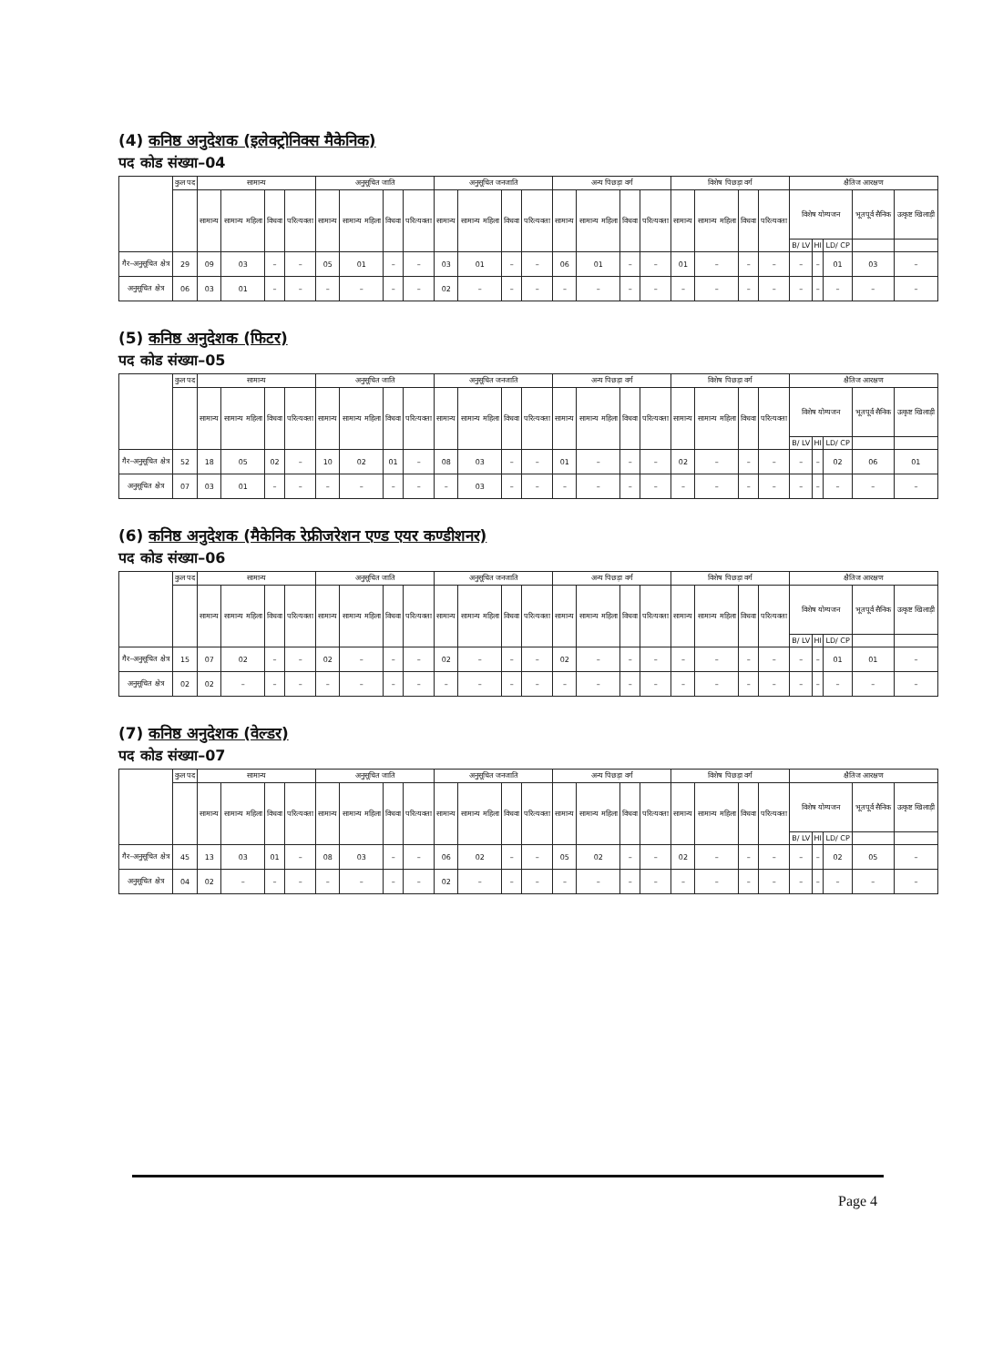(4) कनिष्ठ अनुदेशक (इलेक्ट्रोनिक्स मैकेनिक)
पद कोड संख्या–04
| | कुल पद | सामान्य | | | | अनुसूचित जाति | | | | अनुसूचित जनजाति | | | | अन्य पिछड़ा वर्ग | | | | विशेष पिछड़ा वर्ग | | | | क्षैतिज आरक्षण | | | | |
| --- | --- | --- | --- | --- | --- | --- | --- | --- | --- | --- | --- | --- | --- | --- | --- | --- | --- | --- | --- | --- | --- | --- | --- | --- | --- | --- |
| | | सामान्य | सामान्य महिला | विधवा | परित्यक्ता | सामान्य | सामान्य महिला | विधवा | परित्यक्ता | सामान्य | सामान्य महिला | विधवा | परित्यक्ता | सामान्य | सामान्य महिला | विधवा | परित्यक्ता | सामान्य | सामान्य महिला | विधवा | परित्यक्ता | विशेष योग्यजन | | | भूतपूर्व सैनिक | उत्कृष्ट खिलाड़ी |
| | | | | | | | | | | | | | | | | | | | | | | B/ LV | HI | LD/ CP | | |
| गैर–अनुसूचित क्षेत्र | 29 | 09 | 03 | – | – | 05 | 01 | – | – | 03 | 01 | – | – | 06 | 01 | – | – | 01 | – | – | – | – | – | 01 | 03 | – |
| अनुसूचित क्षेत्र | 06 | 03 | 01 | – | – | – | – | – | – | 02 | – | – | – | – | – | – | – | – | – | – | – | – | – | – | – | – |
(5) कनिष्ठ अनुदेशक (फिटर)
पद कोड संख्या–05
| | कुल पद | सामान्य | | | | अनुसूचित जाति | | | | अनुसूचित जनजाति | | | | अन्य पिछड़ा वर्ग | | | | विशेष पिछड़ा वर्ग | | | | क्षैतिज आरक्षण | | | | |
| --- | --- | --- | --- | --- | --- | --- | --- | --- | --- | --- | --- | --- | --- | --- | --- | --- | --- | --- | --- | --- | --- | --- | --- | --- | --- | --- |
| | | सामान्य | सामान्य महिला | विधवा | परित्यक्ता | सामान्य | सामान्य महिला | विधवा | परित्यक्ता | सामान्य | सामान्य महिला | विधवा | परित्यक्ता | सामान्य | सामान्य महिला | विधवा | परित्यक्ता | सामान्य | सामान्य महिला | विधवा | परित्यक्ता | विशेष योग्यजन | | | भूतपूर्व सैनिक | उत्कृष्ट खिलाड़ी |
| | | | | | | | | | | | | | | | | | | | | | | B/ LV | HI | LD/ CP | | |
| गैर–अनुसूचित क्षेत्र | 52 | 18 | 05 | 02 | – | 10 | 02 | 01 | – | 08 | 03 | – | – | 01 | – | – | – | 02 | – | – | – | – | – | 02 | 06 | 01 |
| अनुसूचित क्षेत्र | 07 | 03 | 01 | – | – | – | – | – | – | – | 03 | – | – | – | – | – | – | – | – | – | – | – | – | – | – | – |
(6) कनिष्ठ अनुदेशक (मैकेनिक रेफ्रीजरेशन एण्ड एयर कण्डीशनर)
पद कोड संख्या–06
| | कुल पद | सामान्य | | | | अनुसूचित जाति | | | | अनुसूचित जनजाति | | | | अन्य पिछड़ा वर्ग | | | | विशेष पिछड़ा वर्ग | | | | क्षैतिज आरक्षण | | | | |
| --- | --- | --- | --- | --- | --- | --- | --- | --- | --- | --- | --- | --- | --- | --- | --- | --- | --- | --- | --- | --- | --- | --- | --- | --- | --- | --- |
| | | सामान्य | सामान्य महिला | विधवा | परित्यक्ता | सामान्य | सामान्य महिला | विधवा | परित्यक्ता | सामान्य | सामान्य महिला | विधवा | परित्यक्ता | सामान्य | सामान्य महिला | विधवा | परित्यक्ता | सामान्य | सामान्य महिला | विधवा | परित्यक्ता | विशेष योग्यजन | | | भूतपूर्व सैनिक | उत्कृष्ट खिलाड़ी |
| | | | | | | | | | | | | | | | | | | | | | | B/ LV | HI | LD/ CP | | |
| गैर–अनुसूचित क्षेत्र | 15 | 07 | 02 | – | – | 02 | – | – | – | 02 | – | – | – | 02 | – | – | – | – | – | – | – | – | – | 01 | 01 | – |
| अनुसूचित क्षेत्र | 02 | 02 | – | – | – | – | – | – | – | – | – | – | – | – | – | – | – | – | – | – | – | – | – | – | – | – |
(7) कनिष्ठ अनुदेशक (वेल्डर)
पद कोड संख्या–07
| | कुल पद | सामान्य | | | | अनुसूचित जाति | | | | अनुसूचित जनजाति | | | | अन्य पिछड़ा वर्ग | | | | विशेष पिछड़ा वर्ग | | | | क्षैतिज आरक्षण | | | | |
| --- | --- | --- | --- | --- | --- | --- | --- | --- | --- | --- | --- | --- | --- | --- | --- | --- | --- | --- | --- | --- | --- | --- | --- | --- | --- | --- |
| | | सामान्य | सामान्य महिला | विधवा | परित्यक्ता | सामान्य | सामान्य महिला | विधवा | परित्यक्ता | सामान्य | सामान्य महिला | विधवा | परित्यक्ता | सामान्य | सामान्य महिला | विधवा | परित्यक्ता | सामान्य | सामान्य महिला | विधवा | परित्यक्ता | विशेष योग्यजन | | | भूतपूर्व सैनिक | उत्कृष्ट खिलाड़ी |
| | | | | | | | | | | | | | | | | | | | | | | B/ LV | HI | LD/ CP | | |
| गैर–अनुसूचित क्षेत्र | 45 | 13 | 03 | 01 | – | 08 | 03 | – | – | 06 | 02 | – | – | 05 | 02 | – | – | 02 | – | – | – | – | – | 02 | 05 | – |
| अनुसूचित क्षेत्र | 04 | 02 | – | – | – | – | – | – | – | 02 | – | – | – | – | – | – | – | – | – | – | – | – | – | – | – | – |
Page 4